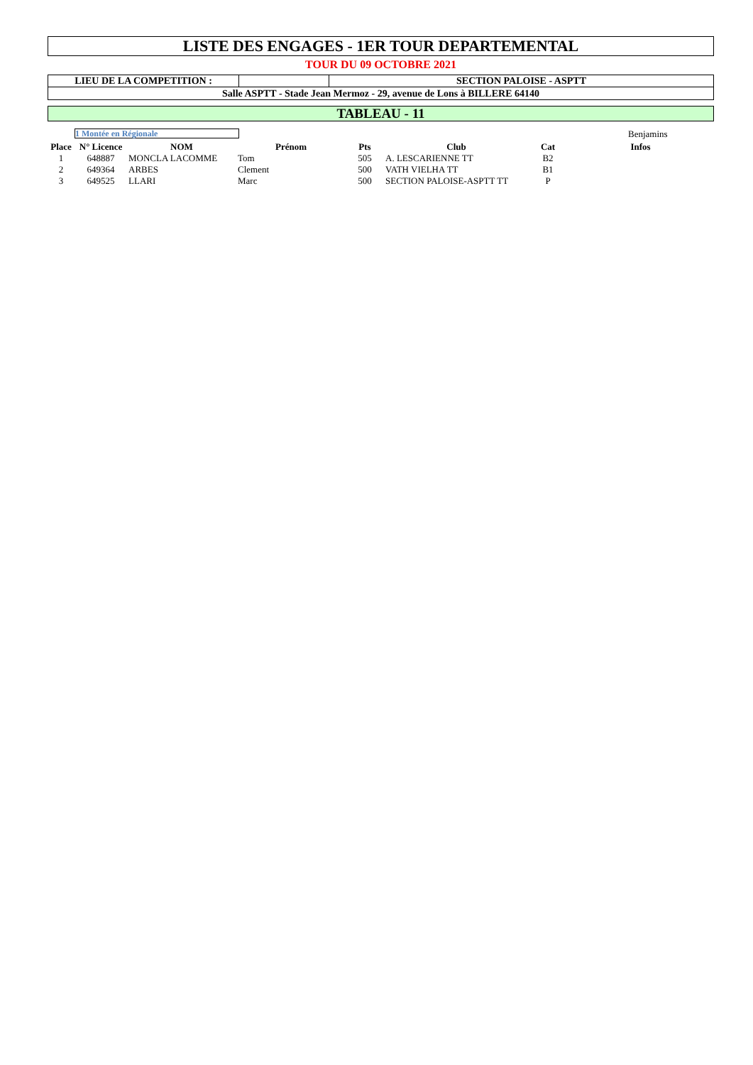LISTE DES ENGAGES - 1ER TOUR DEPARTEMENTAL
TOUR DU 09 OCTOBRE 2021
LIEU DE LA COMPETITION : SECTION PALOISE - ASPTT
Salle ASPTT - Stade Jean Mermoz - 29, avenue de Lons à BILLERE 64140
TABLEAU - 11
1 Montée en Régionale
Benjamins
| Place | N° Licence | NOM | Prénom | Pts | Club | Cat | Infos |
| --- | --- | --- | --- | --- | --- | --- | --- |
| 1 | 648887 | MONCLA LACOMME | Tom | 505 | A. LESCARIENNE TT | B2 | |
| 2 | 649364 | ARBES | Clement | 500 | VATH VIELHA TT | B1 | |
| 3 | 649525 | LLARI | Marc | 500 | SECTION PALOISE-ASPTT TT | P | |